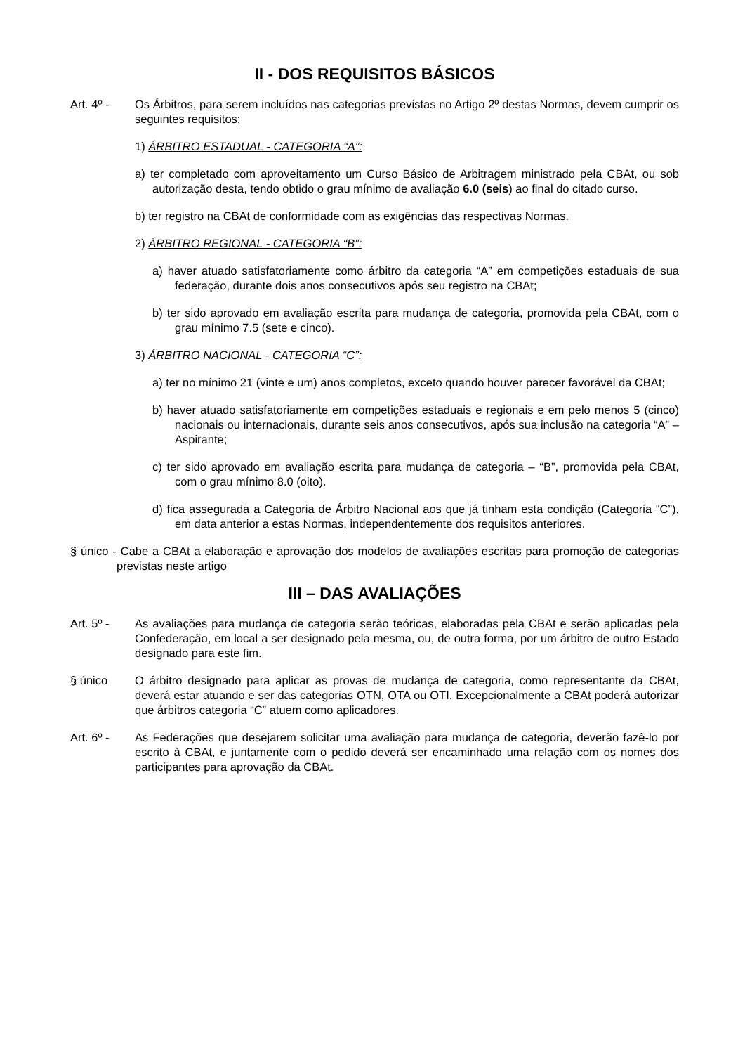II - DOS REQUISITOS BÁSICOS
Art. 4º - Os Árbitros, para serem incluídos nas categorias previstas no Artigo 2º destas Normas, devem cumprir os seguintes requisitos;
1) ÁRBITRO ESTADUAL - CATEGORIA “A”:
a) ter completado com aproveitamento um Curso Básico de Arbitragem ministrado pela CBAt, ou sob autorização desta, tendo obtido o grau mínimo de avaliação 6.0 (seis) ao final do citado curso.
b) ter registro na CBAt de conformidade com as exigências das respectivas Normas.
2) ÁRBITRO REGIONAL - CATEGORIA “B”:
a) haver atuado satisfatoriamente como árbitro da categoria “A” em competições estaduais de sua federação, durante dois anos consecutivos após seu registro na CBAt;
b) ter sido aprovado em avaliação escrita para mudança de categoria, promovida pela CBAt, com o grau mínimo 7.5 (sete e cinco).
3) ÁRBITRO NACIONAL - CATEGORIA “C”:
a) ter no mínimo 21 (vinte e um) anos completos, exceto quando houver parecer favorável da CBAt;
b) haver atuado satisfatoriamente em competições estaduais e regionais e em pelo menos 5 (cinco) nacionais ou internacionais, durante seis anos consecutivos, após sua inclusão na categoria “A” – Aspirante;
c) ter sido aprovado em avaliação escrita para mudança de categoria – “B”, promovida pela CBAt, com o grau mínimo 8.0 (oito).
d) fica assegurada a Categoria de Árbitro Nacional aos que já tinham esta condição (Categoria “C”), em data anterior a estas Normas, independentemente dos requisitos anteriores.
§ único - Cabe a CBAt a elaboração e aprovação dos modelos de avaliações escritas para promoção de categorias previstas neste artigo
III – DAS AVALIAÇÕES
Art. 5º - As avaliações para mudança de categoria serão teóricas, elaboradas pela CBAt e serão aplicadas pela Confederação, em local a ser designado pela mesma, ou, de outra forma, por um árbitro de outro Estado designado para este fim.
§ único O árbitro designado para aplicar as provas de mudança de categoria, como representante da CBAt, deverá estar atuando e ser das categorias OTN, OTA ou OTI. Excepcionalmente a CBAt poderá autorizar que árbitros categoria “C” atuem como aplicadores.
Art. 6º - As Federações que desejarem solicitar uma avaliação para mudança de categoria, deverão fazê-lo por escrito à CBAt, e juntamente com o pedido deverá ser encaminhado uma relação com os nomes dos participantes para aprovação da CBAt.